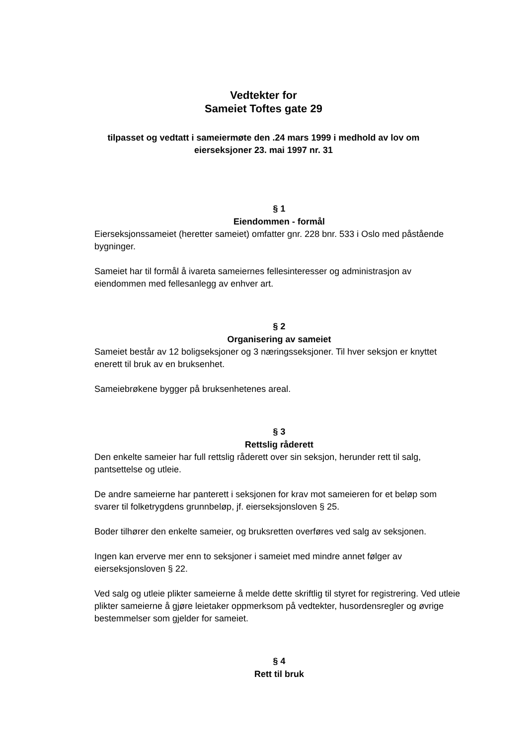Vedtekter for
Sameiet Toftes gate 29
tilpasset og vedtatt i sameiermøte den .24 mars 1999 i medhold av lov om
eierseksjoner 23. mai 1997 nr. 31
§ 1
Eiendommen - formål
Eierseksjonssameiet (heretter sameiet) omfatter gnr. 228 bnr. 533 i Oslo med påstående bygninger.
Sameiet har til formål å ivareta sameiernes fellesinteresser og administrasjon av eiendommen med fellesanlegg av enhver art.
§ 2
Organisering av sameiet
Sameiet består av 12 boligseksjoner og 3 næringsseksjoner. Til hver seksjon er knyttet enerett til bruk av en bruksenhet.
Sameiebrøkene bygger på bruksenhetenes areal.
§ 3
Rettslig råderett
Den enkelte sameier har full rettslig råderett over sin seksjon, herunder rett til salg, pantsettelse og utleie.
De andre sameierne har panterett i seksjonen for krav mot sameieren for et beløp som svarer til folketrygdens grunnbeløp, jf. eierseksjonsloven § 25.
Boder tilhører den enkelte sameier, og bruksretten overføres ved salg av seksjonen.
Ingen kan erverve mer enn to seksjoner i sameiet med mindre annet følger av eierseksjonsloven § 22.
Ved salg og utleie plikter sameierne å melde dette skriftlig til styret for registrering. Ved utleie plikter sameierne å gjøre leietaker oppmerksom på vedtekter, husordensregler og øvrige bestemmelser som gjelder for sameiet.
§ 4
Rett til bruk